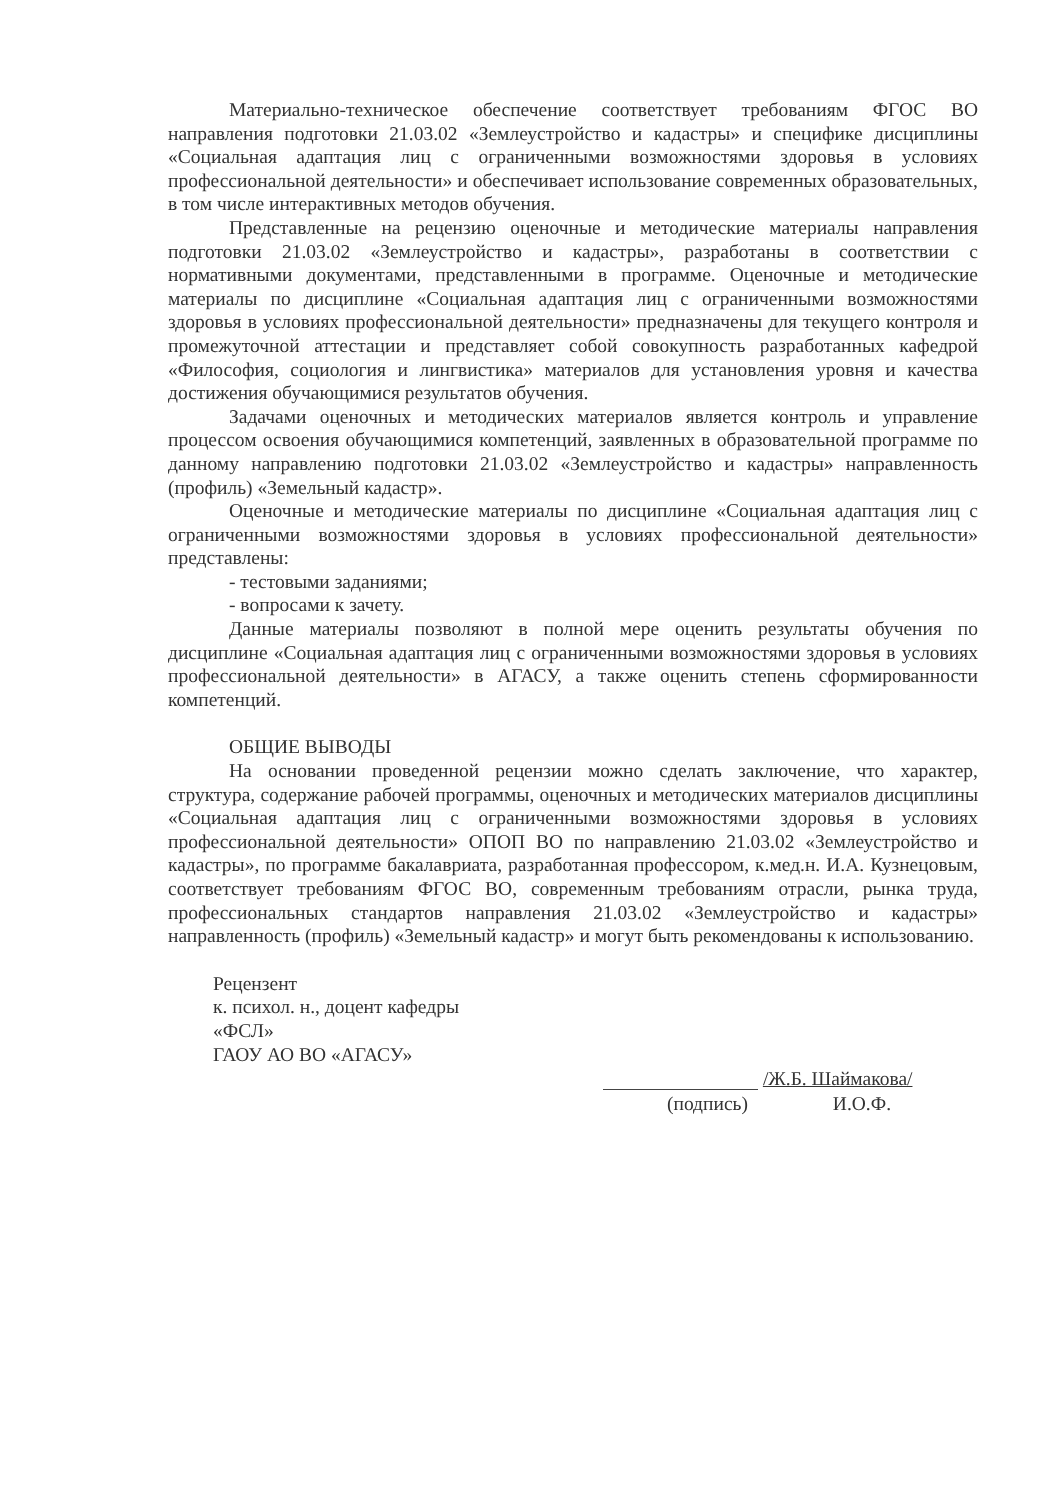Материально-техническое обеспечение соответствует требованиям ФГОС ВО направления подготовки 21.03.02 «Землеустройство и кадастры» и специфике дисциплины «Социальная адаптация лиц с ограниченными возможностями здоровья в условиях профессиональной деятельности» и обеспечивает использование современных образовательных, в том числе интерактивных методов обучения.
Представленные на рецензию оценочные и методические материалы направления подготовки 21.03.02 «Землеустройство и кадастры», разработаны в соответствии с нормативными документами, представленными в программе. Оценочные и методические материалы по дисциплине «Социальная адаптация лиц с ограниченными возможностями здоровья в условиях профессиональной деятельности» предназначены для текущего контроля и промежуточной аттестации и представляет собой совокупность разработанных кафедрой «Философия, социология и лингвистика» материалов для установления уровня и качества достижения обучающимися результатов обучения.
Задачами оценочных и методических материалов является контроль и управление процессом освоения обучающимися компетенций, заявленных в образовательной программе по данному направлению подготовки 21.03.02 «Землеустройство и кадастры» направленность (профиль) «Земельный кадастр».
Оценочные и методические материалы по дисциплине «Социальная адаптация лиц с ограниченными возможностями здоровья в условиях профессиональной деятельности» представлены:
- тестовыми заданиями;
- вопросами к зачету.
Данные материалы позволяют в полной мере оценить результаты обучения по дисциплине «Социальная адаптация лиц с ограниченными возможностями здоровья в условиях профессиональной деятельности» в АГАСУ, а также оценить степень сформированности компетенций.
ОБЩИЕ ВЫВОДЫ
На основании проведенной рецензии можно сделать заключение, что характер, структура, содержание рабочей программы, оценочных и методических материалов дисциплины «Социальная адаптация лиц с ограниченными возможностями здоровья в условиях профессиональной деятельности» ОПОП ВО по направлению 21.03.02 «Землеустройство и кадастры», по программе бакалавриата, разработанная профессором, к.мед.н. И.А. Кузнецовым, соответствует требованиям ФГОС ВО, современным требованиям отрасли, рынка труда, профессиональных стандартов направления 21.03.02 «Землеустройство и кадастры» направленность (профиль) «Земельный кадастр» и могут быть рекомендованы к использованию.
Рецензент
к. психол. н., доцент кафедры
«ФСЛ»
ГАОУ АО ВО «АГАСУ»
/Ж.Б. Шаймакова/
(подпись) И.О.Ф.